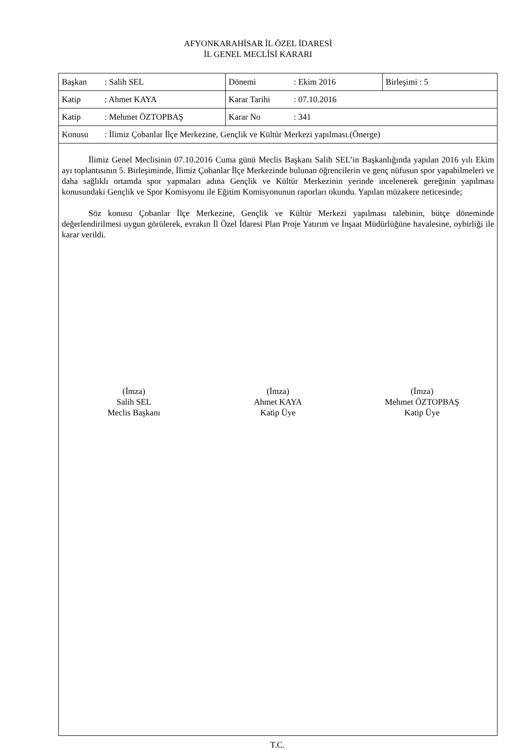AFYONKARAHİSAR İL ÖZEL İDARESİ
İL GENEL MECLİSİ KARARI
| Başkan : Salih SEL | Dönemi : Ekim 2016 | Birleşimi : 5 |
| Katip : Ahmet KAYA | Karar Tarihi : 07.10.2016 | |
| Katip : Mehmet ÖZTOPBAŞ | Karar No : 341 | |
| Konusu : İlimiz Çobanlar İlçe Merkezine, Gençlik ve Kültür Merkezi yapılması.(Önerge) | | |
İlimiz Genel Meclisinin 07.10.2016 Cuma günü Meclis Başkanı Salih SEL’in Başkanlığında yapılan 2016 yılı Ekim ayı toplantısının 5. Birleşiminde, İlimiz Çobanlar İlçe Merkezinde bulunan öğrencilerin ve genç nüfusun spor yapabilmeleri ve daha sağlıklı ortamda spor yapmaları adına Gençlik ve Kültür Merkezinin yerinde incelenerek gereğinin yapılması konusundaki Gençlik ve Spor Komisyonu ile Eğitim Komisyonunun raporları okundu. Yapılan müzakere neticesinde;
Söz konusu Çobanlar İlçe Merkezine, Gençlik ve Kültür Merkezi yapılması talebinin, bütçe döneminde değerlendirilmesi uygun görülerek, evrakın İl Özel İdaresi Plan Proje Yatırım ve İnşaat Müdürlüğüne havalesine, oybirliği ile karar verildi.
(İmza)
Salih SEL
Meclis Başkanı
(İmza)
Ahmet KAYA
Katip Üye
(İmza)
Mehmet ÖZTOPBAŞ
Katip Üye
T.C.